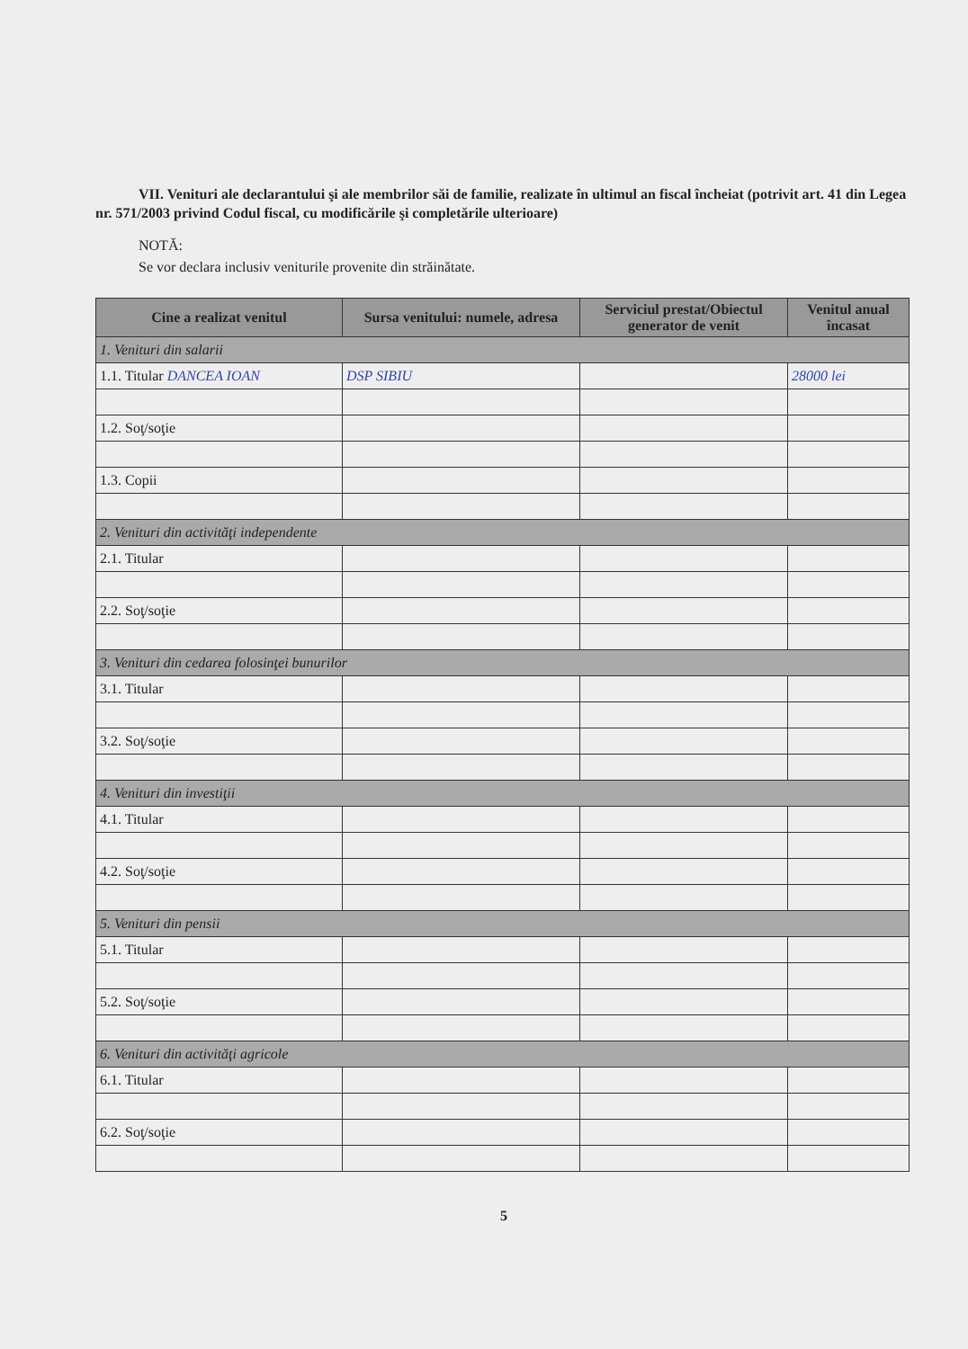VII. Venituri ale declarantului şi ale membrilor săi de familie, realizate în ultimul an fiscal încheiat (potrivit art. 41 din Legea nr. 571/2003 privind Codul fiscal, cu modificările şi completările ulterioare)
NOTĂ:
Se vor declara inclusiv veniturile provenite din străinătate.
| Cine a realizat venitul | Sursa venitului: numele, adresa | Serviciul prestat/Obiectul generator de venit | Venitul anual încasat |
| --- | --- | --- | --- |
| 1. Venituri din salarii | | | |
| 1.1. Titular DANCEA IOAN | DSP SIBIU | | 28000 lei |
| 1.2. Soţ/soţie | | | |
| 1.3. Copii | | | |
| 2. Venituri din activităţi independente | | | |
| 2.1. Titular | | | |
| 2.2. Soţ/soţie | | | |
| 3. Venituri din cedarea folosinţei bunurilor | | | |
| 3.1. Titular | | | |
| 3.2. Soţ/soţie | | | |
| 4. Venituri din investiţii | | | |
| 4.1. Titular | | | |
| 4.2. Soţ/soţie | | | |
| 5. Venituri din pensii | | | |
| 5.1. Titular | | | |
| 5.2. Soţ/soţie | | | |
| 6. Venituri din activităţi agricole | | | |
| 6.1. Titular | | | |
| 6.2. Soţ/soţie | | | |
5